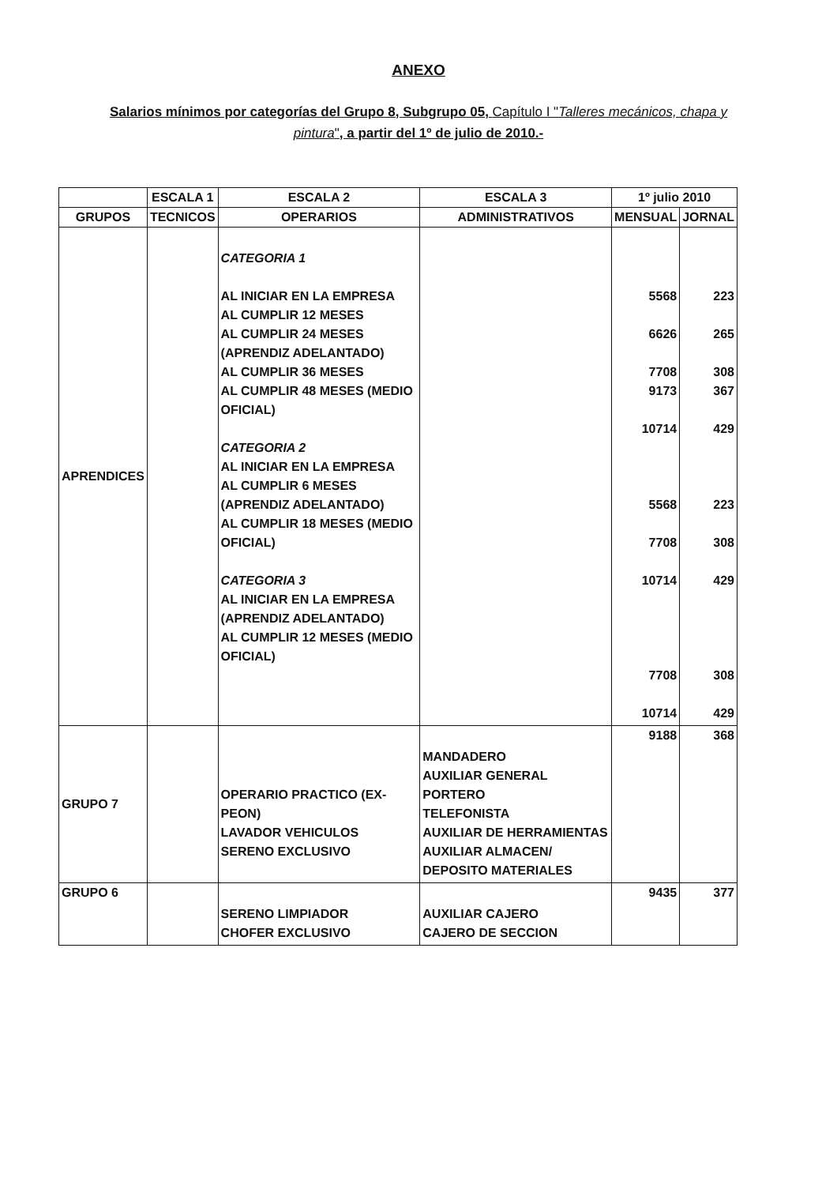ANEXO
Salarios mínimos por categorías del Grupo 8, Subgrupo 05, Capítulo I "Talleres mecánicos, chapa y pintura", a partir del 1º de julio de 2010.-
| | ESCALA 1 | ESCALA 2 | ESCALA 3 | 1º julio 2010 | |
| --- | --- | --- | --- | --- | --- |
| GRUPOS | TECNICOS | OPERARIOS | ADMINISTRATIVOS | MENSUAL | JORNAL |
| APRENDICES | | CATEGORIA 1 AL INICIAR EN LA EMPRESA AL CUMPLIR 12 MESES AL CUMPLIR 24 MESES (APRENDIZ ADELANTADO) AL CUMPLIR 36 MESES AL CUMPLIR 48 MESES (MEDIO OFICIAL) CATEGORIA 2 AL INICIAR EN LA EMPRESA AL CUMPLIR 6 MESES (APRENDIZ ADELANTADO) AL CUMPLIR 18 MESES (MEDIO OFICIAL) CATEGORIA 3 AL INICIAR EN LA EMPRESA (APRENDIZ ADELANTADO) AL CUMPLIR 12 MESES (MEDIO OFICIAL) | | 5568 6626 7708 9173 10714 5568 7708 10714 7708 10714 | 223 265 308 367 429 223 308 429 308 429 |
| GRUPO 7 | | OPERARIO PRACTICO (EX-PEON) LAVADOR VEHICULOS SERENO EXCLUSIVO | MANDADERO AUXILIAR GENERAL PORTERO TELEFONISTA AUXILIAR DE HERRAMIENTAS AUXILIAR ALMACEN/ DEPOSITO MATERIALES | 9188 | 368 |
| GRUPO 6 | | SERENO LIMPIADOR CHOFER EXCLUSIVO | AUXILIAR CAJERO CAJERO DE SECCION | 9435 | 377 |